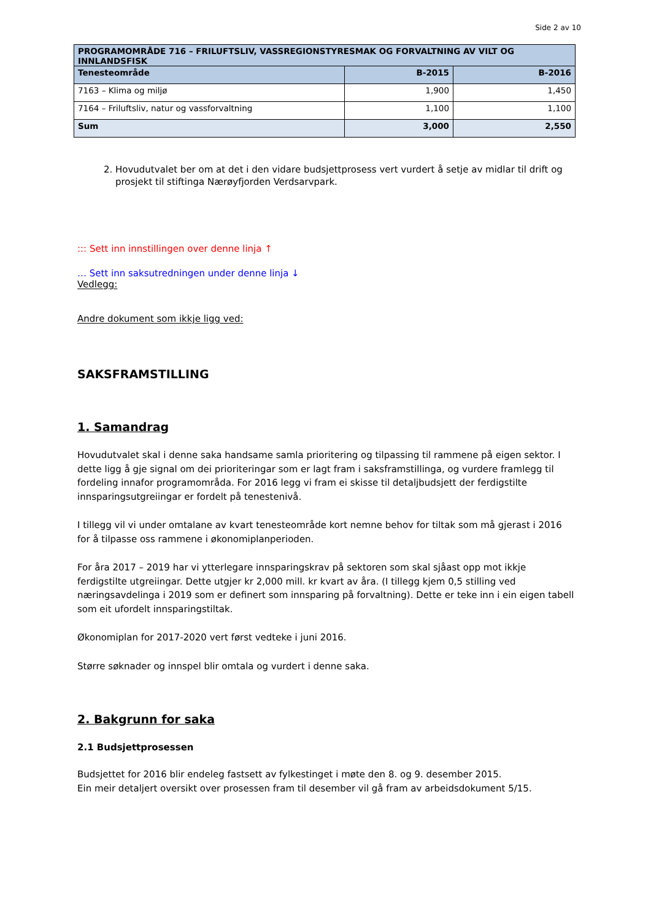Side 2 av 10
| PROGRAMOMRÅDE 716 – FRILUFTSLIV, VASSREGIONSTYRESMAK OG FORVALTNING AV VILT OG INNLANDSFISK | | |
| --- | --- | --- |
| Tenesteområde | B-2015 | B-2016 |
| 7163 – Klima og miljø | 1,900 | 1,450 |
| 7164 – Friluftsliv, natur og vassforvaltning | 1,100 | 1,100 |
| Sum | 3,000 | 2,550 |
2. Hovudutvalet ber om at det i den vidare budsjettprosess vert vurdert å setje av midlar til drift og prosjekt til stiftinga Nærøyfjorden Verdsarvpark.
::: Sett inn innstillingen over denne linja ↑
… Sett inn saksutredningen under denne linja ↓
Vedlegg:
Andre dokument som ikkje ligg ved:
SAKSFRAMSTILLING
1. Samandrag
Hovudutvalet skal i denne saka handsame samla prioritering og tilpassing til rammene på eigen sektor. I dette ligg å gje signal om dei prioriteringar som er lagt fram i saksframstillinga, og vurdere framlegg til fordeling innafor programområda. For 2016 legg vi fram ei skisse til detaljbudsjett der ferdigstilte innsparingsutgreiingar er fordelt på tenestenivå.
I tillegg vil vi under omtalane av kvart tenesteområde kort nemne behov for tiltak som må gjerast i 2016 for å tilpasse oss rammene i økonomiplanperioden.
For åra 2017 – 2019 har vi ytterlegare innsparingskrav på sektoren som skal sjåast opp mot ikkje ferdigstilte utgreiingar. Dette utgjer kr 2,000 mill. kr kvart av åra. (I tillegg kjem 0,5 stilling ved næringsavdelinga i 2019 som er definert som innsparing på forvaltning). Dette er teke inn i ein eigen tabell som eit ufordelt innsparingstiltak.
Økonomiplan for 2017-2020 vert først vedteke i juni 2016.
Større søknader og innspel blir omtala og vurdert i denne saka.
2. Bakgrunn for saka
2.1 Budsjettprosessen
Budsjettet for 2016 blir endeleg fastsett av fylkestinget i møte den 8. og 9. desember 2015.
Ein meir detaljert oversikt over prosessen fram til desember vil gå fram av arbeidsdokument 5/15.